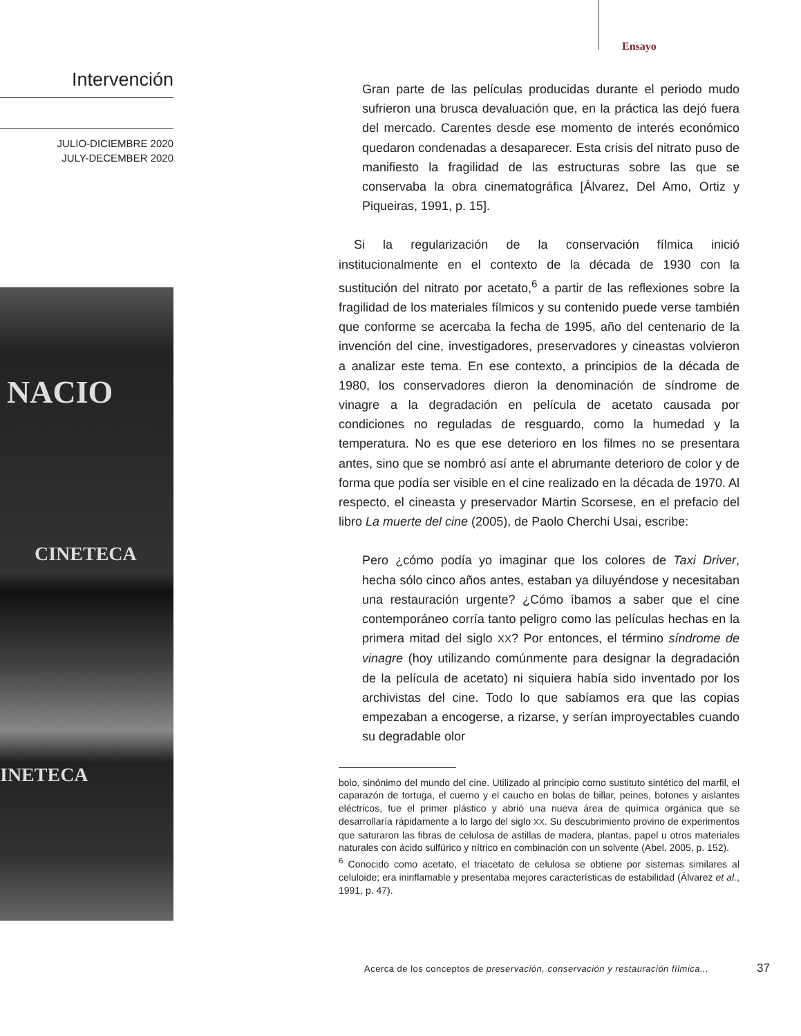Ensayo
Intervención
JULIO-DICIEMBRE 2020
JULY-DECEMBER 2020
NACIO
CINETECA
INETECA
Gran parte de las películas producidas durante el periodo mudo sufrieron una brusca devaluación que, en la práctica las dejó fuera del mercado. Carentes desde ese momento de interés económico quedaron condenadas a desaparecer. Esta crisis del nitrato puso de manifiesto la fragilidad de las estructuras sobre las que se conservaba la obra cinematográfica [Álvarez, Del Amo, Ortiz y Piqueiras, 1991, p. 15].
Si la regularización de la conservación fílmica inició institucionalmente en el contexto de la década de 1930 con la sustitución del nitrato por acetato,<sup>6</sup> a partir de las reflexiones sobre la fragilidad de los materiales fílmicos y su contenido puede verse también que conforme se acercaba la fecha de 1995, año del centenario de la invención del cine, investigadores, preservadores y cineastas volvieron a analizar este tema. En ese contexto, a principios de la década de 1980, los conservadores dieron la denominación de síndrome de vinagre a la degradación en película de acetato causada por condiciones no reguladas de resguardo, como la humedad y la temperatura. No es que ese deterioro en los filmes no se presentara antes, sino que se nombró así ante el abrumante deterioro de color y de forma que podía ser visible en el cine realizado en la década de 1970. Al respecto, el cineasta y preservador Martin Scorsese, en el prefacio del libro La muerte del cine (2005), de Paolo Cherchi Usai, escribe:
Pero ¿cómo podía yo imaginar que los colores de Taxi Driver, hecha sólo cinco años antes, estaban ya diluyéndose y necesitaban una restauración urgente? ¿Cómo íbamos a saber que el cine contemporáneo corría tanto peligro como las películas hechas en la primera mitad del siglo XX? Por entonces, el término síndrome de vinagre (hoy utilizando comúnmente para designar la degradación de la película de acetato) ni siquiera había sido inventado por los archivistas del cine. Todo lo que sabíamos era que las copias empezaban a encogerse, a rizarse, y serían improyectables cuando su degradable olor
bolo, sinónimo del mundo del cine. Utilizado al principio como sustituto sintético del marfil, el caparazón de tortuga, el cuerno y el caucho en bolas de billar, peines, botones y aislantes eléctricos, fue el primer plástico y abrió una nueva área de química orgánica que se desarrollaría rápidamente a lo largo del siglo XX. Su descubrimiento provino de experimentos que saturaron las fibras de celulosa de astillas de madera, plantas, papel u otros materiales naturales con ácido sulfúrico y nítrico en combinación con un solvente (Abel, 2005, p. 152).
<sup>6</sup> Conocido como acetato, el triacetato de celulosa se obtiene por sistemas similares al celuloide; era ininflamable y presentaba mejores características de estabilidad (Álvarez et al., 1991, p. 47).
Acerca de los conceptos de preservación, conservación y restauración fílmica...
37